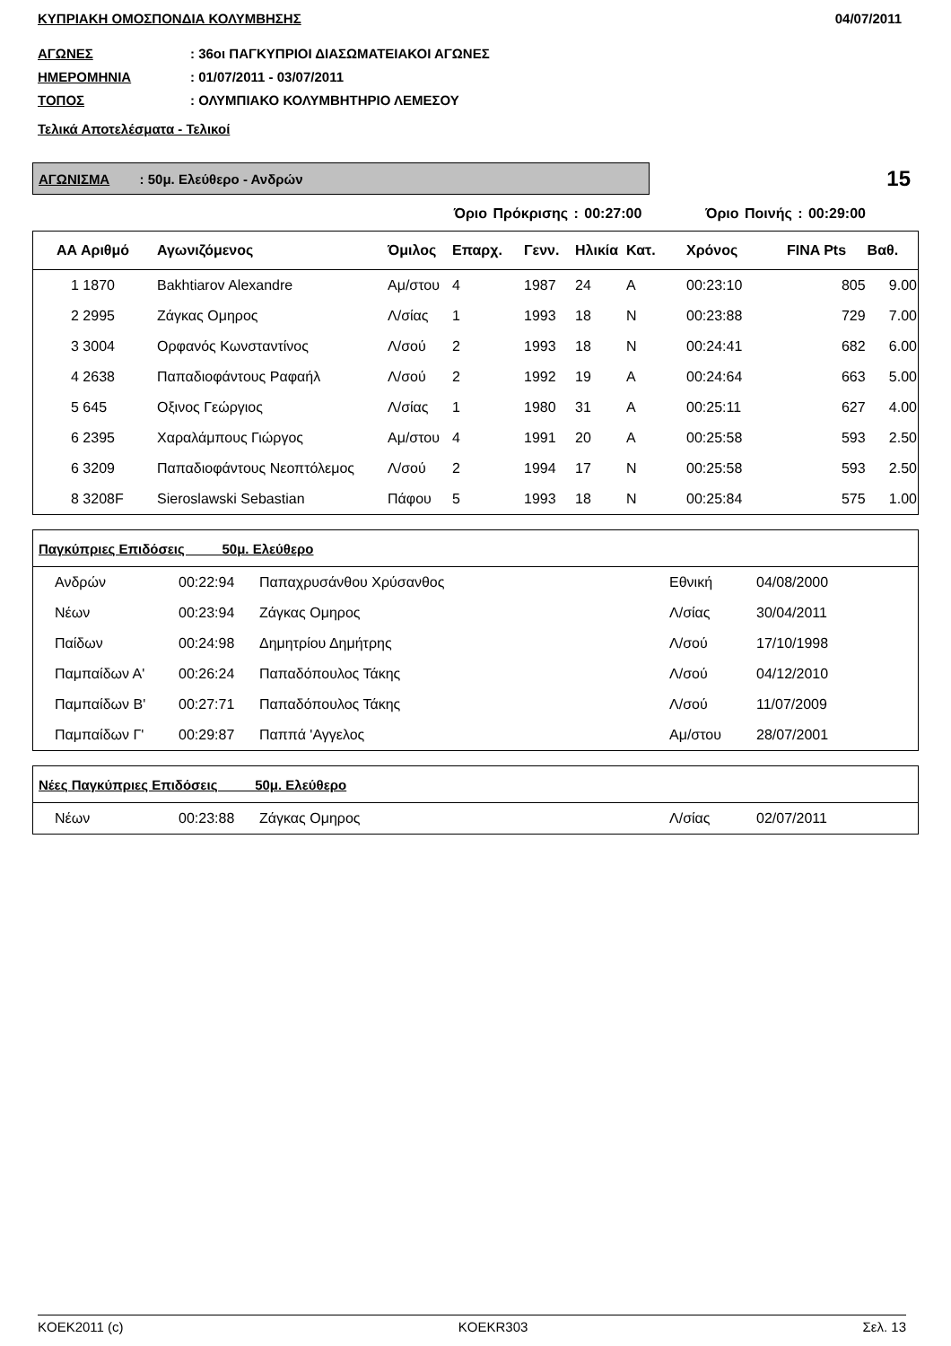ΚΥΠΡΙΑΚΗ ΟΜΟΣΠΟΝΔΙΑ ΚΟΛΥΜΒΗΣΗΣ 04/07/2011
ΑΓΩΝΕΣ: 36οι ΠΑΓΚΥΠΡΙΟΙ ΔΙΑΣΩΜΑΤΕΙΑΚΟΙ ΑΓΩΝΕΣ
ΗΜΕΡΟΜΗΝΙΑ: 01/07/2011 - 03/07/2011
ΤΟΠΟΣ: ΟΛΥΜΠΙΑΚΟ ΚΟΛΥΜΒΗΤΗΡΙΟ ΛΕΜΕΣΟΥ
Τελικά Αποτελέσματα - Τελικοί
ΑΓΩΝΙΣΜΑ : 50μ. Ελεύθερο - Ανδρών
15
Όριο Πρόκρισης : 00:27:00 Όριο Ποινής : 00:29:00
| ΑΑ Αριθμό | Αγωνιζόμενος | Όμιλος | Επαρχ. | Γενν. | Ηλικία | Κατ. | Χρόνος | FINA Pts | Βαθ. |
| --- | --- | --- | --- | --- | --- | --- | --- | --- | --- |
| 1 1870 | Bakhtiarov Alexandre | Αμ/στου | 4 | 1987 | 24 | A | 00:23:10 | 805 | 9.00 |
| 2 2995 | Ζάγκας Ομηρος | Λ/σίας | 1 | 1993 | 18 | N | 00:23:88 | 729 | 7.00 |
| 3 3004 | Ορφανός Κωνσταντίνος | Λ/σού | 2 | 1993 | 18 | N | 00:24:41 | 682 | 6.00 |
| 4 2638 | Παπαδιοφάντους Ραφαήλ | Λ/σού | 2 | 1992 | 19 | A | 00:24:64 | 663 | 5.00 |
| 5 645 | Οξινος Γεώργιος | Λ/σίας | 1 | 1980 | 31 | A | 00:25:11 | 627 | 4.00 |
| 6 2395 | Χαραλάμπους Γιώργος | Αμ/στου | 4 | 1991 | 20 | A | 00:25:58 | 593 | 2.50 |
| 6 3209 | Παπαδιοφάντους Νεοπτόλεμος | Λ/σού | 2 | 1994 | 17 | N | 00:25:58 | 593 | 2.50 |
| 8 3208F | Sieroslawski Sebastian | Πάφου | 5 | 1993 | 18 | N | 00:25:84 | 575 | 1.00 |
| Παγκύπριες Επιδόσεις 50μ. Ελεύθερο | | | | |
| --- | --- | --- | --- | --- |
| Ανδρών | 00:22:94 | Παπαχρυσάνθου Χρύσανθος | Εθνική | 04/08/2000 |
| Νέων | 00:23:94 | Ζάγκας Ομηρος | Λ/σίας | 30/04/2011 |
| Παίδων | 00:24:98 | Δημητρίου Δημήτρης | Λ/σού | 17/10/1998 |
| Παμπαίδων Α' | 00:26:24 | Παπαδόπουλος Τάκης | Λ/σού | 04/12/2010 |
| Παμπαίδων Β' | 00:27:71 | Παπαδόπουλος Τάκης | Λ/σού | 11/07/2009 |
| Παμπαίδων Γ' | 00:29:87 | Παππά 'Αγγελος | Αμ/στου | 28/07/2001 |
| Νέες Παγκύπριες Επιδόσεις 50μ. Ελεύθερο | | | | |
| --- | --- | --- | --- | --- |
| Νέων | 00:23:88 | Ζάγκας Ομηρος | Λ/σίας | 02/07/2011 |
KOEK2011 (c) KOEKR303 Σελ. 13